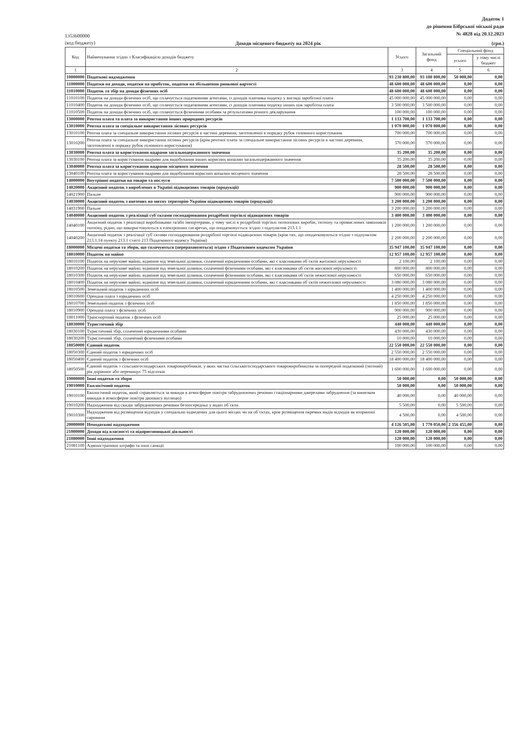Додаток 1
до рішення Бібрської міської ради
№ 4828 від 20.12.2023
1353600000
(код бюджету)
Доходи місцевого бюджету на 2024 рік (грн.)
| Код | Найменування згідно з Класифікацією доходів бюджету | Усього | Загальний фонд | Спеціальний фонд | |
| --- | --- | --- | --- | --- | --- |
| | | | | усього | у тому числі бюджет |
| 1 | 2 | 3 | 4 | 5 | 6 |
| 10000000 | Податкові надходження | 93 230 800,00 | 93 180 800,00 | 50 000,00 | 0,00 |
| 11000000 | Податки на доходи, податки на прибуток, податки на збільшення ринкової вартості | 48 600 000,00 | 48 600 000,00 | 0,00 | 0,00 |
| 11010000 | Податок та збір на доходи фізичних осіб | 48 600 000,00 | 48 600 000,00 | 0,00 | 0,00 |
| 11010100 | Податок на доходи фізичних осіб, що сплачується податковими агентами, із доходів платника податку у вигляді заробітної плати | 45 000 000,00 | 45 000 000,00 | 0,00 | 0,00 |
| 11010400 | Податок на доходи фізичних осіб, що сплачується податковими агентами, із доходів платника податку інших ніж заробітна плата | 3 500 000,00 | 3 500 000,00 | 0,00 | 0,00 |
| 11010500 | Податок на доходи фізичних осіб, що сплачується фізичними особами за результатами річного декларування | 100 000,00 | 100 000,00 | 0,00 | 0,00 |
| 13000000 | Рентна плата та плата за використання інших природних ресурсів | 1 133 700,00 | 1 133 700,00 | 0,00 | 0,00 |
| 13010000 | Рентна плата за спеціальне використання лісових ресурсів | 1 070 000,00 | 1 070 000,00 | 0,00 | 0,00 |
| 13010100 | Рентна плата за спеціальне використання лісових ресурсів в частині деревини, заготовленої в порядку рубок головного користування | 700 000,00 | 700 000,00 | 0,00 | 0,00 |
| 13010200 | Рентна плата за спеціальне використання лісових ресурсів (крім рентної плати за спеціальне використання лісових ресурсів в частині деревини, заготовленої в порядку рубок головного користування) | 370 000,00 | 370 000,00 | 0,00 | 0,00 |
| 13030000 | Рентна плата за користування надрами загальнодержавного значення | 35 200,00 | 35 200,00 | 0,00 | 0,00 |
| 13030100 | Рентна плата за користування надрами для видобування інших корисних копалин загальнодержавного значення | 35 200,00 | 35 200,00 | 0,00 | 0,00 |
| 13040000 | Рентна плата за користування надрами місцевого значення | 28 500,00 | 28 500,00 | 0,00 | 0,00 |
| 13040100 | Рентна плата за користування надрами для видобування корисних копалин місцевого значення | 28 500,00 | 28 500,00 | 0,00 | 0,00 |
| 14000000 | Внутрішні податки на товари та послуги | 7 500 000,00 | 7 500 000,00 | 0,00 | 0,00 |
| 14020000 | Акцизний податок з вироблених в Україні підакцизних товарів (продукції) | 900 000,00 | 900 000,00 | 0,00 | 0,00 |
| 14021900 | Пальне | 900 000,00 | 900 000,00 | 0,00 | 0,00 |
| 14030000 | Акцизний податок з ввезених на митну територію України підакцизних товарів (продукції) | 3 200 000,00 | 3 200 000,00 | 0,00 | 0,00 |
| 14031900 | Пальне | 3 200 000,00 | 3 200 000,00 | 0,00 | 0,00 |
| 14040000 | Акцизний податок з реалізації суб`єктами господарювання роздрібної торгівлі підакцизних товарів | 3 400 000,00 | 3 400 000,00 | 0,00 | 0,00 |
| 14040100 | Акцизний податок з реалізації виробниками та/або імпортерами, у тому числі в роздрібній торгівлі тютюнових виробів, тютюну та промислових замінників тютюну, рідин, що використовуються в електронних сигаретах, що оподатковується згідно з підпунктом 213.1.1 | 1 200 000,00 | 1 200 000,00 | 0,00 | 0,00 |
| 14040200 | Акцизний податок з реалізації суб`єктами господарювання роздрібної торгівлі підакцизних товарів (крім тих, що оподатковуються згідно з підпунктом 213.1.14 пункту 213.1 статті 213 Податкового кодексу України) | 2 200 000,00 | 2 200 000,00 | 0,00 | 0,00 |
| 18000000 | Місцеві податки та збори, що сплачуються (перераховуються) згідно з Податковим кодексом України | 35 947 100,00 | 35 947 100,00 | 0,00 | 0,00 |
| 18010000 | Податок на майно | 12 957 100,00 | 12 957 100,00 | 0,00 | 0,00 |
| 18010100 | Податок на нерухоме майно, відмінне від земельної ділянки, сплачений юридичними особами, які є власниками об`єктів житлової нерухомості | 2 100,00 | 2 100,00 | 0,00 | 0,00 |
| 18010200 | Податок на нерухоме майно, відмінне від земельної ділянки, сплачений фізичними особами, які є власниками об`єктів житлової нерухомості | 800 000,00 | 800 000,00 | 0,00 | 0,00 |
| 18010300 | Податок на нерухоме майно, відмінне від земельної ділянки, сплачений фізичними особами, які є власниками об`єктів нежитлової нерухомості | 650 000,00 | 650 000,00 | 0,00 | 0,00 |
| 18010400 | Податок на нерухоме майно, відмінне від земельної ділянки, сплачений юридичними особами, які є власниками об`єктів нежитлової нерухомості | 3 080 000,00 | 3 080 000,00 | 0,00 | 0,00 |
| 18010500 | Земельний податок з юридичних осіб | 1 400 000,00 | 1 400 000,00 | 0,00 | 0,00 |
| 18010600 | Орендна плата з юридичних осіб | 4 250 000,00 | 4 250 000,00 | 0,00 | 0,00 |
| 18010700 | Земельний податок з фізичних осіб | 1 850 000,00 | 1 850 000,00 | 0,00 | 0,00 |
| 18010900 | Орендна плата з фізичних осіб | 900 000,00 | 900 000,00 | 0,00 | 0,00 |
| 18011000 | Транспортний податок з фізичних осіб | 25 000,00 | 25 000,00 | 0,00 | 0,00 |
| 18030000 | Туристичний збір | 440 000,00 | 440 000,00 | 0,00 | 0,00 |
| 18030100 | Туристичний збір, сплачений юридичними особами | 430 000,00 | 430 000,00 | 0,00 | 0,00 |
| 18030200 | Туристичний збір, сплачений фізичними особами | 10 000,00 | 10 000,00 | 0,00 | 0,00 |
| 18050000 | Єдиний податок | 22 550 000,00 | 22 550 000,00 | 0,00 | 0,00 |
| 18050300 | Єдиний податок з юридичних осіб | 2 550 000,00 | 2 550 000,00 | 0,00 | 0,00 |
| 18050400 | Єдиний податок з фізичних осіб | 18 400 000,00 | 18 400 000,00 | 0,00 | 0,00 |
| 18050500 | Єдиний податок з сільськогосподарських товаровиробників, у яких частка сільськогосподарського товаровиробництва за попередній податковий (звітний) рік дорівнює або перевищує 75 відсотків | 1 600 000,00 | 1 600 000,00 | 0,00 | 0,00 |
| 19000000 | Інші податки та збори | 50 000,00 | 0,00 | 50 000,00 | 0,00 |
| 19010000 | Екологічний податок | 50 000,00 | 0,00 | 50 000,00 | 0,00 |
| 19010100 | Екологічний податок, який справляється за викиди в атмосферне повітря забруднюючих речовин стаціонарними джерелами забруднення (за винятком викидів в атмосферне повітря двоокису вуглецю) | 40 000,00 | 0,00 | 40 000,00 | 0,00 |
| 19010200 | Надходження від скидів забруднюючих речовин безпосередньо у водні об`єкти | 5 500,00 | 0,00 | 5 500,00 | 0,00 |
| 19010300 | Надходження від розміщення відходів у спеціально відведених для цього місцях чи на об`єктах, крім розміщення окремих видів відходів як вторинної сировини | 4 500,00 | 0,00 | 4 500,00 | 0,00 |
| 20000000 | Неподаткові надходження | 4 126 505,00 | 1 770 050,00 | 2 356 455,00 | 0,00 |
| 21000000 | Доходи від власності та підприємницької діяльності | 120 000,00 | 120 000,00 | 0,00 | 0,00 |
| 21080000 | Інші надходження | 120 000,00 | 120 000,00 | 0,00 | 0,00 |
| 21081100 | Адміністративні штрафи та інші санкції | 100 000,00 | 100 000,00 | 0,00 | 0,00 |